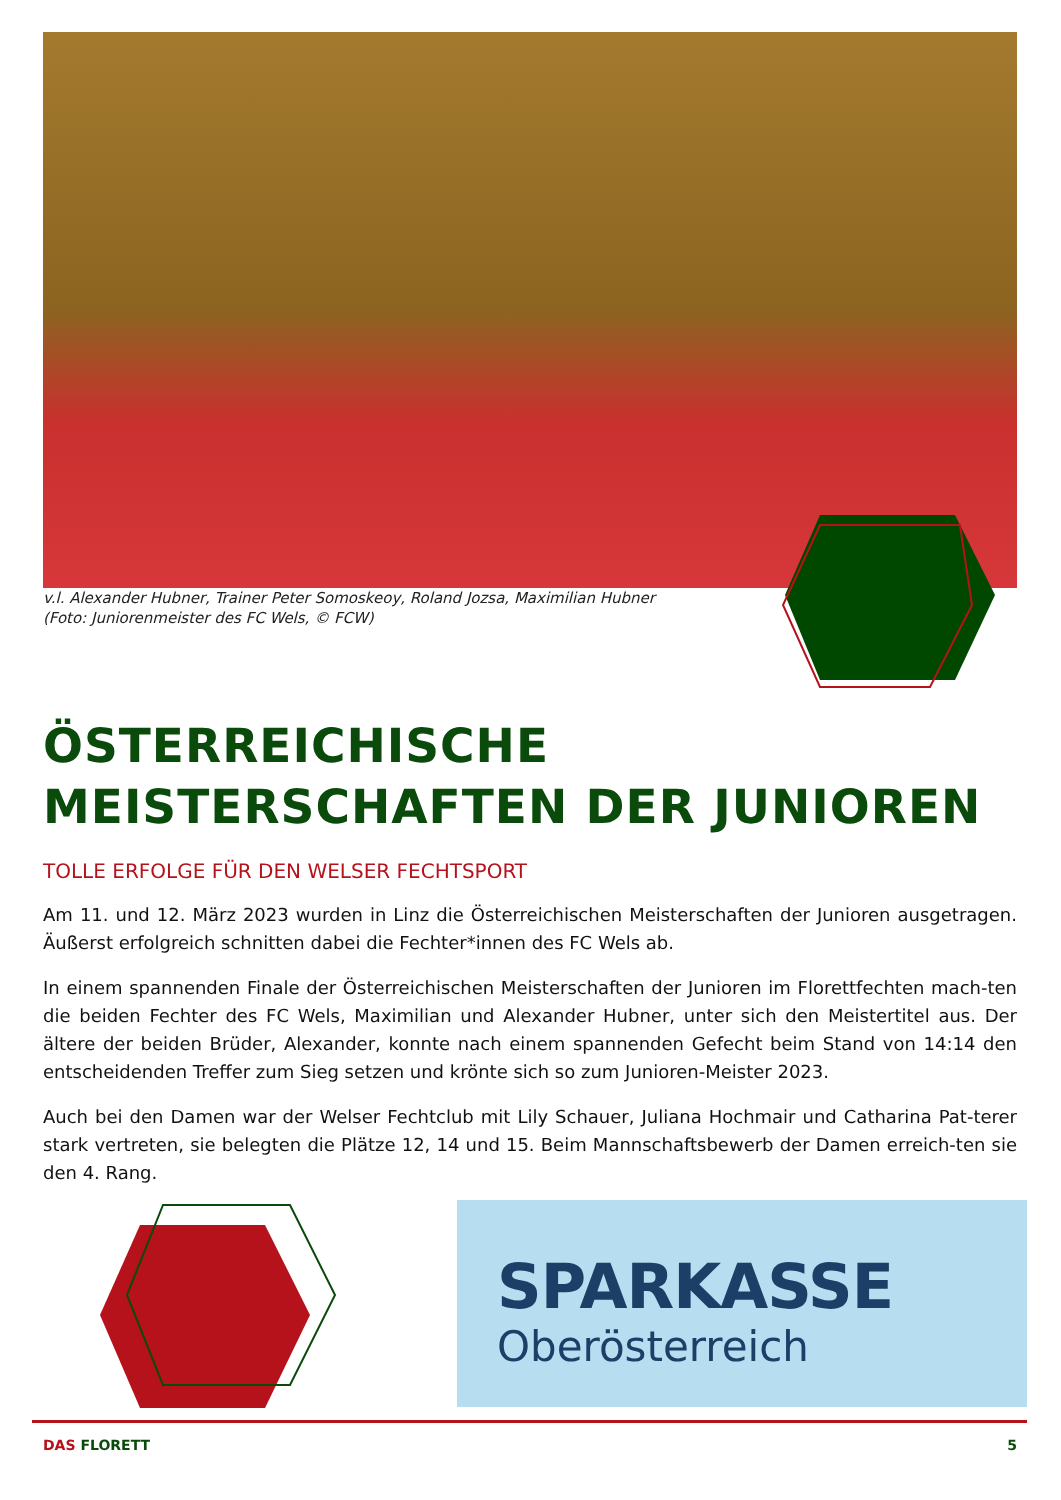v.l. Alexander Hubner, Trainer Peter Somoskeoy, Roland Jozsa, Maximilian Hubner
(Foto: Juniorenmeister des FC Wels, © FCW)
ÖSTERREICHISCHE MEISTERSCHAFTEN DER JUNIOREN
TOLLE ERFOLGE FÜR DEN WELSER FECHTSPORT
Am 11. und 12. März 2023 wurden in Linz die Österreichischen Meisterschaften der Junioren ausgetragen. Äußerst erfolgreich schnitten dabei die Fechter*innen des FC Wels ab.
In einem spannenden Finale der Österreichischen Meisterschaften der Junioren im Florettfechten mach-ten die beiden Fechter des FC Wels, Maximilian und Alexander Hubner, unter sich den Meistertitel aus. Der ältere der beiden Brüder, Alexander, konnte nach einem spannenden Gefecht beim Stand von 14:14 den entscheidenden Treffer zum Sieg setzen und krönte sich so zum Junioren-Meister 2023.
Auch bei den Damen war der Welser Fechtclub mit Lily Schauer, Juliana Hochmair und Catharina Pat-terer stark vertreten, sie belegten die Plätze 12, 14 und 15. Beim Mannschaftsbewerb der Damen erreich-ten sie den 4. Rang.
SPARKASSE
Oberösterreich
DAS FLORETT 5